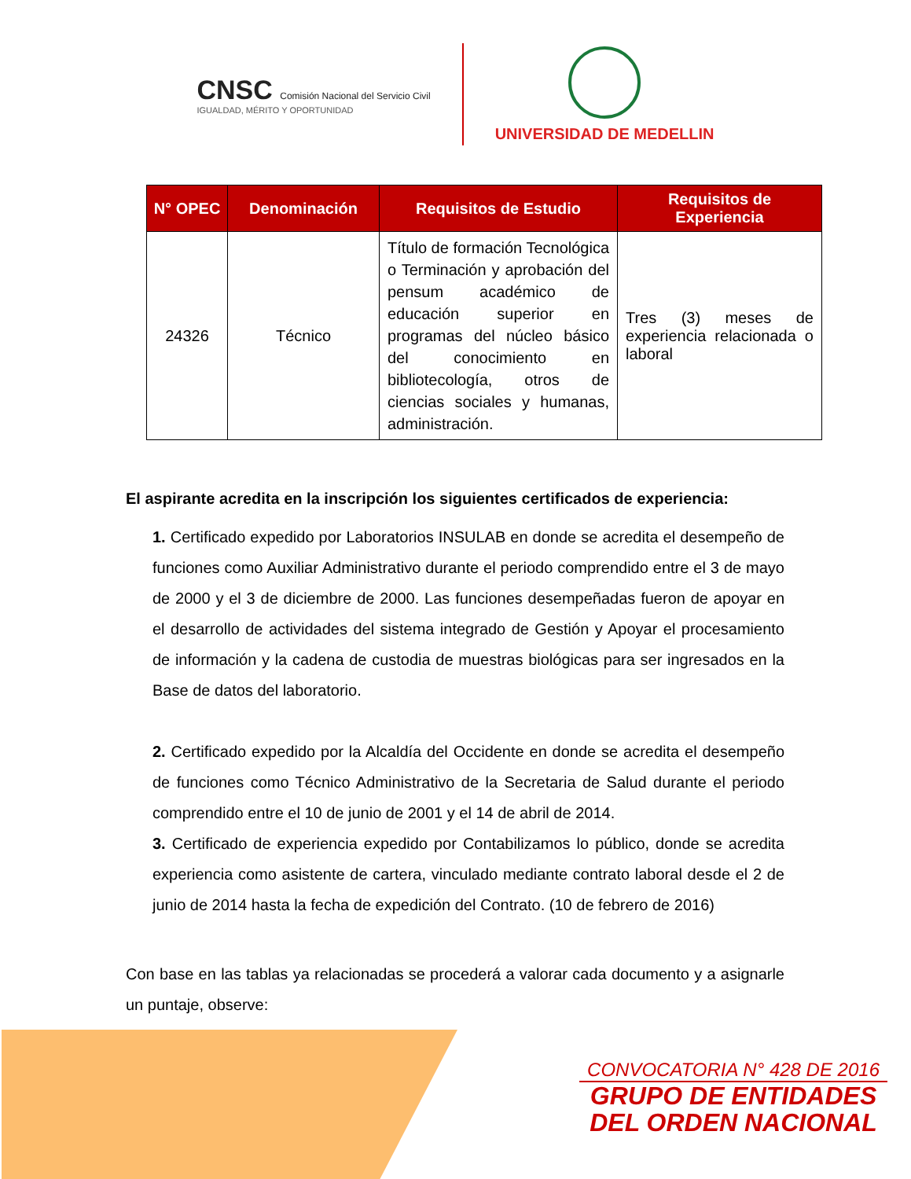CNSC Comisión Nacional del Servicio Civil
IGUALDAD, MÉRITO Y OPORTUNIDAD
UNIVERSIDAD DE MEDELLIN
| N° OPEC | Denominación | Requisitos de Estudio | Requisitos de Experiencia |
| --- | --- | --- | --- |
| 24326 | Técnico | Título de formación Tecnológica o Terminación y aprobación del pensum académico de educación superior en programas del núcleo básico del conocimiento en bibliotecología, otros de ciencias sociales y humanas, administración. | Tres (3) meses de experiencia relacionada o laboral |
El aspirante acredita en la inscripción los siguientes certificados de experiencia:
1. Certificado expedido por Laboratorios INSULAB en donde se acredita el desempeño de funciones como Auxiliar Administrativo durante el periodo comprendido entre el 3 de mayo de 2000 y el 3 de diciembre de 2000. Las funciones desempeñadas fueron de apoyar en el desarrollo de actividades del sistema integrado de Gestión y Apoyar el procesamiento de información y la cadena de custodia de muestras biológicas para ser ingresados en la Base de datos del laboratorio.
2. Certificado expedido por la Alcaldía del Occidente en donde se acredita el desempeño de funciones como Técnico Administrativo de la Secretaria de Salud durante el periodo comprendido entre el 10 de junio de 2001 y el 14 de abril de 2014.
3. Certificado de experiencia expedido por Contabilizamos lo público, donde se acredita experiencia como asistente de cartera, vinculado mediante contrato laboral desde el 2 de junio de 2014 hasta la fecha de expedición del Contrato. (10 de febrero de 2016)
Con base en las tablas ya relacionadas se procederá a valorar cada documento y a asignarle un puntaje, observe:
CONVOCATORIA N° 428 DE 2016
GRUPO DE ENTIDADES
DEL ORDEN NACIONAL